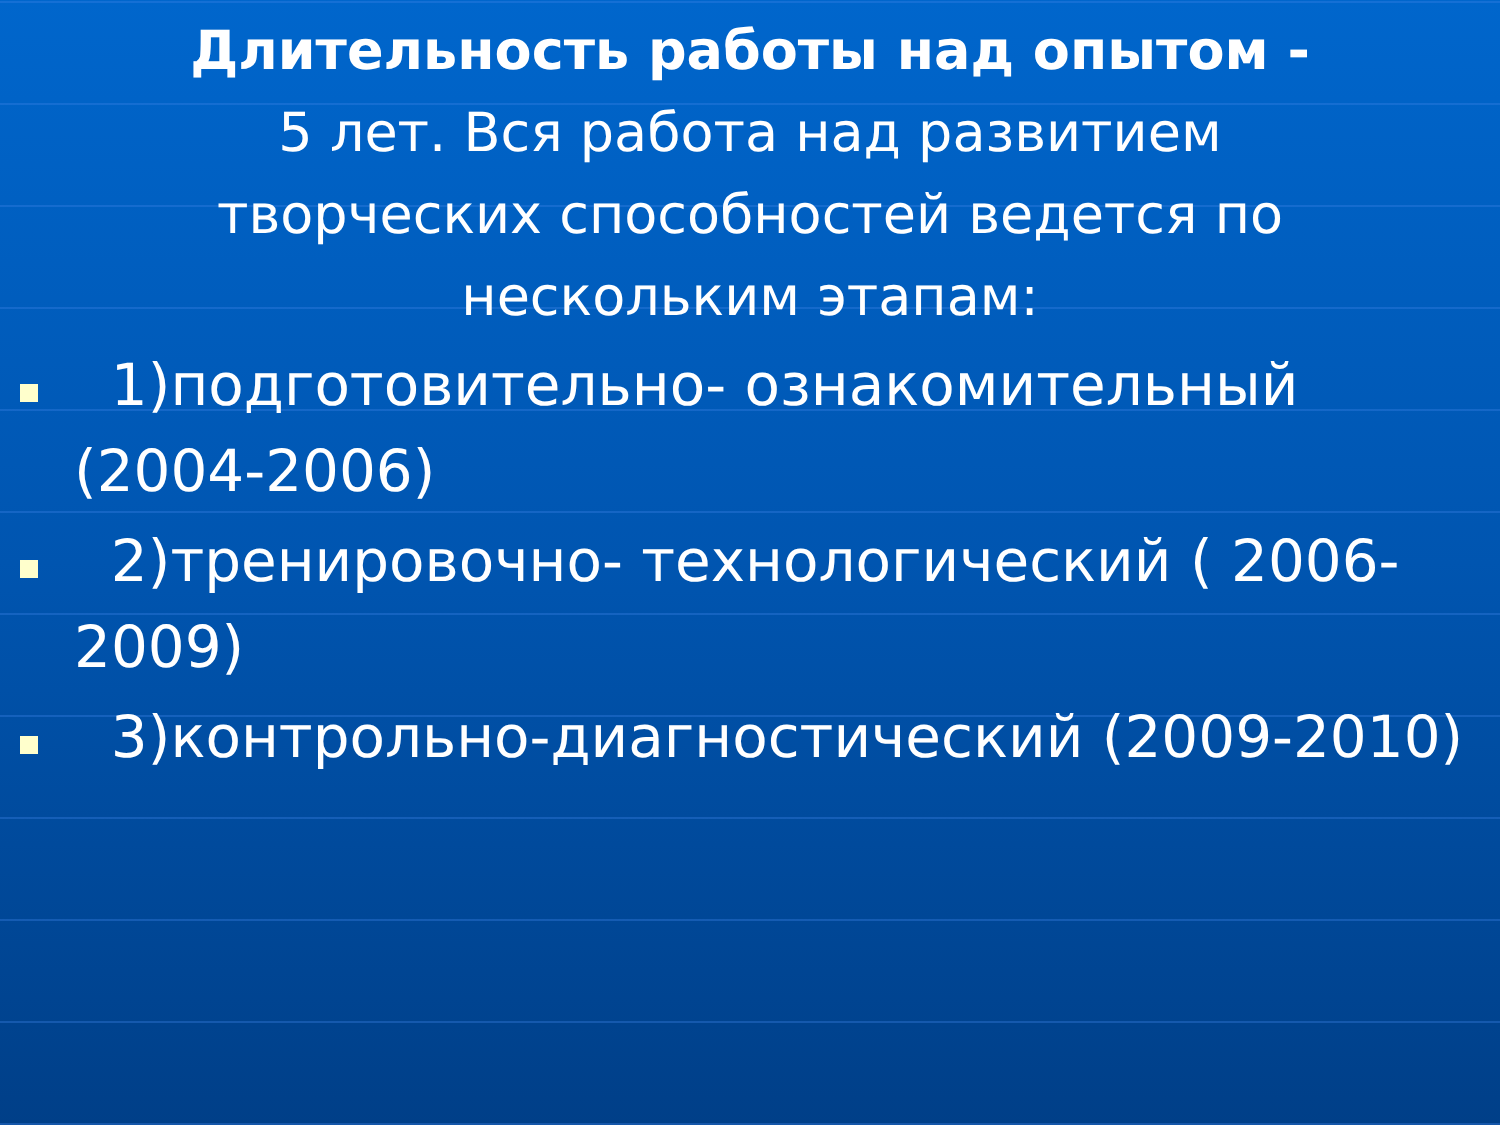Длительность работы над опытом -
5 лет. Вся работа над развитием
творческих способностей ведется по
нескольким этапам:
1)подготовительно- ознакомительный (2004-2006)
2)тренировочно- технологический ( 2006-2009)
3)контрольно-диагностический (2009-2010)